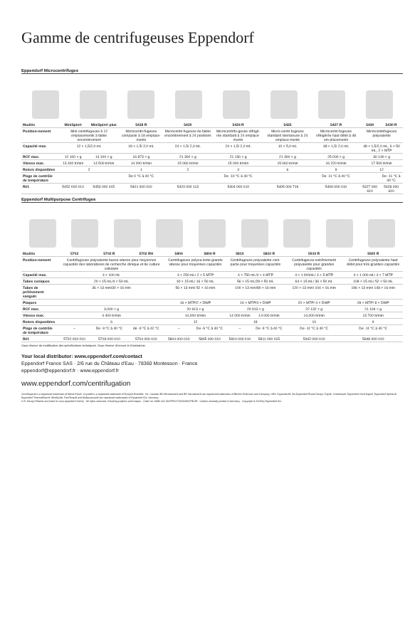Gamme de centrifugeuses Eppendorf
Eppendorf Microcentrifuges
| Modèle | MiniSpin® | MiniSpin® plus | 5418 R | 5420 | 5424 R | 5425 | 5427 R | 5430 | 5430 R |
| --- | --- | --- | --- | --- | --- | --- | --- | --- | --- |
| Position-nement | Mini-centrifugeuse à 12 emplacements à faible encombrement | | Microcentri-fugeuse compacte à 18 emplace-ments | Microcentri-fugeuse de faible encombrement à 24 positions | Microcentrifu-geuse réfrigé-rée standard à 24 emplace-ments | Micro-centri-fugeuse standard silencieuse à 24 emplace-ments | Microcentri-fugeuse réfrigérée haut débit à 48 em-placements | Microcentrifugeuse polyvalente | |
| Capacité max. | 12 × 1,5/2,0 mL | | 18 × 1,5/ 2,0 mL | 24 × 1,5/ 2,0 mL | 24 × 1,5/ 2,0 mL | 10 × 5,0 mL | 48 × 1,5/ 2,0 mL | 48 × 1,5/2,0 mL, 6 × 50 mL, 2 × MTP | |
| RCF max. | 12 100 × g | 14 100 × g | 16 873 × g | 21 300 × g | 21 130 × g | 21 300 × g | 25 000 × g | 30 130 × g | |
| Vitesse max. | 13 400 tr/min | 14 500 tr/min | 14 000 tr/min | 15 060 tr/min | 15 000 tr/min | 15 060 tr/min | 16 220 tr/min | 17 500 tr/min | |
| Rotors disponibles | 2 | | 1 | 2 | 4 | 6 | 9 | 12 | |
| Plage de contrôle de température | | | De 0 °C à 40 °C | | De -10 °C à 40 °C | | De -11 °C à 40 °C | | De -11 °C à 40 °C |
| Réf. | 5452 000 010 | 5453 000 015 | 5401 000 010 | 5420 000 113 | 5404 000 010 | 5405 000 719 | 5409 000 010 | 5427 000 610 | 5428 000 610 |
Eppendorf Multipurpose Centrifuges
| Modèle | 5702 | 5702 R | 5702 RH | 5804 | 5804 R | 5810 | 5810 R | 5910 R | 5920 R |
| --- | --- | --- | --- | --- | --- | --- | --- | --- | --- |
| Position-nement | Centrifugeuse polyvalente basse vitesse pour moyennes capacités des laboratoires de recherche clinique et de culture cellulaire | | | Centrifugeuse polyva-lente grande vitesse pour moyennes capacités | | Centrifugeuse polyvalente com-pacte pour moyennes capacités | | Centrifugeuse extrêmement polyvalente pour grandes capacités | Centrifugeuse polyvalente haut débit pour très grandes capacités |
| Capacité max. | 4 × 100 mL | | | 4 × 250 mL/ 2 × 5 MTP | | 4 × 750 mL/4 × 4 MTP | | 4 × 1 000mL/ 4 × 5 MTP | 4 × 1 000 mL/ 4 × 7 MTP |
| Tubes coniques | 20 × 15 mL/4 × 50 mL | | | 40 × 15 mL/ 16 × 50 mL | | 56 × 15 mL/28 × 50 mL | | 64 × 15 mL/ 36 × 50 mL | 108 × 15 mL/ 52 × 50 mL |
| Tubes de prélèvement sanguin | 36 × 13 mm/30 × 16 mm | | | 56 × 13 mm/ 52 × 16 mm | | 100 × 13 mm/80 × 16 mm | | 120 × 13 mm/ 104 × 16 mm | 196 × 13 mm/ 148 × 16 mm |
| Plaques | | | | 16 × MTP/2 × DWP | | 16 × MTP/4 × DWP | | 20 × MTP/ 4 × DWP | 28 × MTP/ 8 × DWP |
| RCF max. | 3,000 × g | | | 20 913 × g | | 20 913 × g | | 22 132 × g | 21 194 × g |
| Vitesse max. | 4 400 tr/min | | | 14,000 tr/min | | 14 000 tr/min | 14 000 tr/min | 14,000 tr/min | 13 700 tr/min |
| Rotors disponibles | 6 | | | 12 | | 18 | | 10 | 9 |
| Plage de contrôle de température | – | De -9 °C à 40 °C | de -9 °C à 42 °C | – | De -9 °C à 40 °C | – | De -9 °C à 40 °C | De -11 °C à 40 °C | De -11 °C à 40 °C |
| Réf. | 5702 000 010 | 5703 000 010 | 5704 000 010 | 5804 000 010 | 5805 000 010 | 5810 000 010 | 5811 000 015 | 5942 000 010 | 5948 000 010 |
Sous réserve de modification des spécifications techniques. Sous réserve d'erreurs et d'omissions.
Your local distributor: www.eppendorf.com/contact
Eppendorf France SAS · 2/6 rue du Château d'Eau · 78360 Montesson · France
eppendorf@eppendorf.fr · www.eppendorf.fr
www.eppendorf.com/centrifugation
Centrifuges® is a registered trademark of Merck KGaA. Crystal® is a registered trademark of Simport Scientific, Inc. Canada. BD Microtainer® and BD Vacutainer® are registered trademarks of Becton Dickinson and Company, USA. Eppendorf®, the Eppendorf Brand Design, Eppi®, Combitips®, Eppendorf Centrifuge®, Eppendorf Xplorer®, Eppendorf ThermoMixer®, MiniSpin®, FastTemp® and Multipurpose® are registered trademarks of Eppendorf AG, Germany.
U.S. Design Patents are listed on www.eppendorf.com/ip · All rights reserved, including graphics and images · Order no. AA96 002 420/FR1/1T/0320/MCP/EGR · Carbon neutrally printed in Germany · Copyright © 2009 by Eppendorf AG.